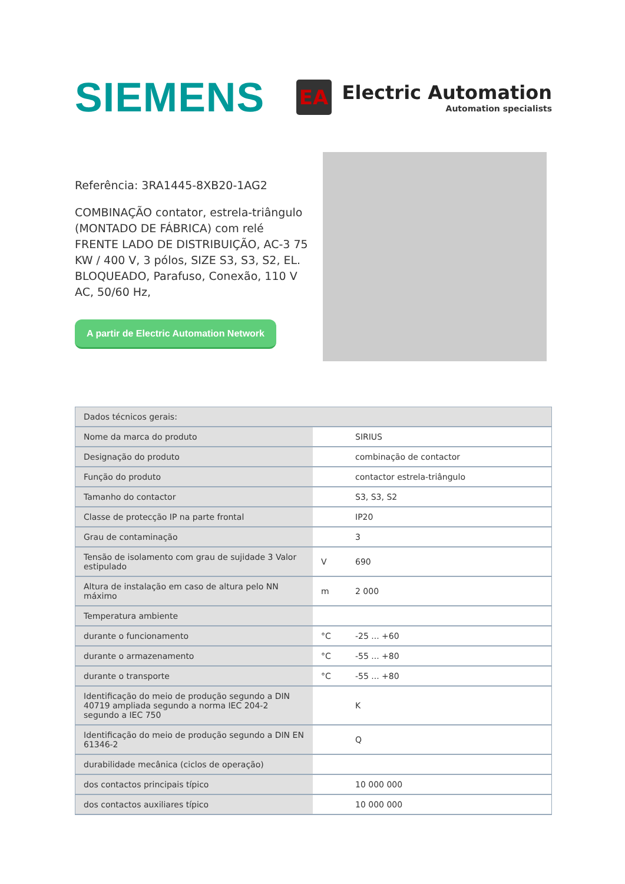SIEMENS
EA
Electric Automation
Automation specialists
Referência: 3RA1445-8XB20-1AG2
COMBINAÇÃO contator, estrela-triângulo (MONTADO DE FÁBRICA) com relé FRENTE LADO DE DISTRIBUIÇÃO, AC-3 75 KW / 400 V, 3 pólos, SIZE S3, S3, S2, EL. BLOQUEADO, Parafuso, Conexão, 110 V AC, 50/60 Hz,
A partir de Electric Automation Network
| Dados técnicos gerais: | | |
| --- | --- | --- |
| Nome da marca do produto | | SIRIUS |
| Designação do produto | | combinação de contactor |
| Função do produto | | contactor estrela-triângulo |
| Tamanho do contactor | | S3, S3, S2 |
| Classe de protecção IP na parte frontal | | IP20 |
| Grau de contaminação | | 3 |
| Tensão de isolamento com grau de sujidade 3 Valor estipulado | V | 690 |
| Altura de instalação em caso de altura pelo NN máximo | m | 2 000 |
| Temperatura ambiente | | |
| durante o funcionamento | °C | -25 ... +60 |
| durante o armazenamento | °C | -55 ... +80 |
| durante o transporte | °C | -55 ... +80 |
| Identificação do meio de produção segundo a DIN 40719 ampliada segundo a norma IEC 204-2 segundo a IEC 750 | | K |
| Identificação do meio de produção segundo a DIN EN 61346-2 | | Q |
| durabilidade mecânica (ciclos de operação) | | |
| dos contactos principais típico | | 10 000 000 |
| dos contactos auxiliares típico | | 10 000 000 |